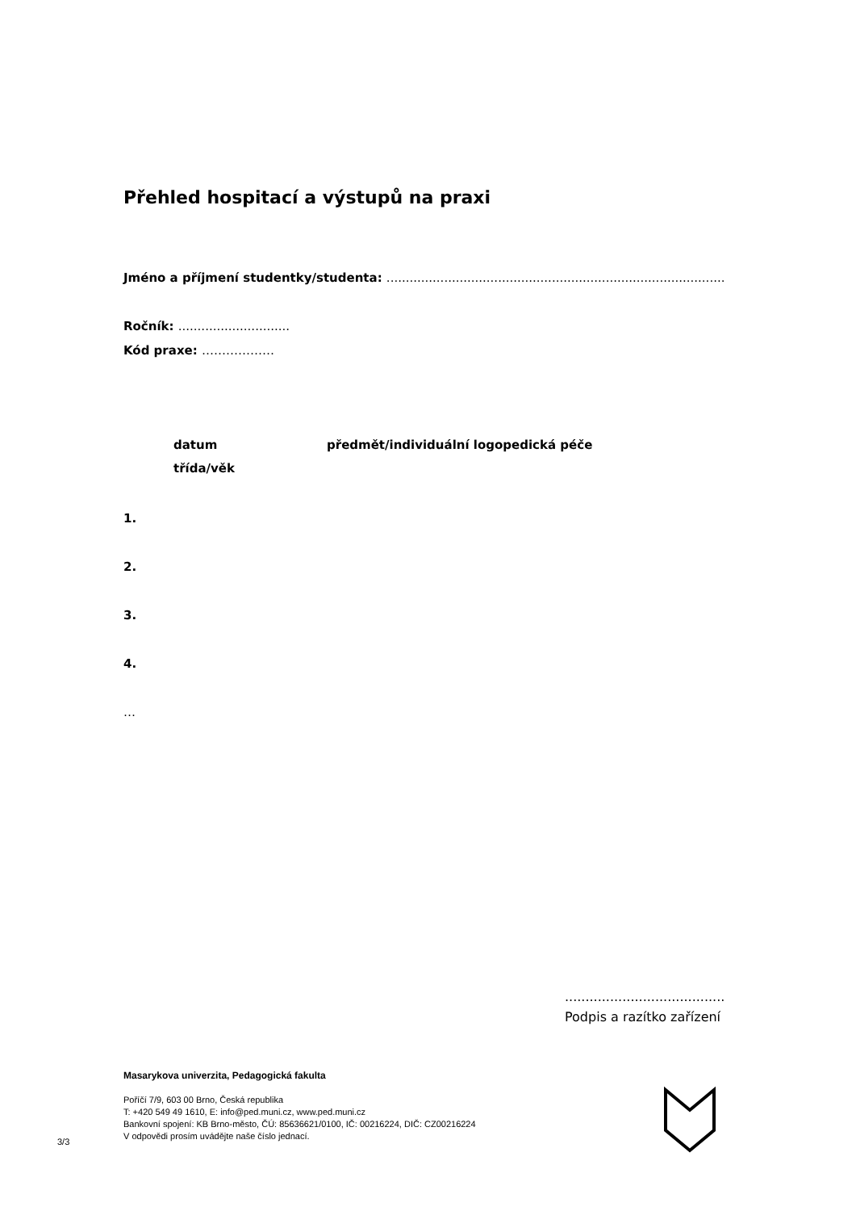Přehled hospitací a výstupů na praxi
Jméno a příjmení studentky/studenta: ........................................................................................
Ročník: .............................
Kód praxe: ………………
datum předmět/individuální logopedická péče
třída/věk
1.
2.
3.
4.
…
.......................................
Podpis a razítko zařízení
Masarykova univerzita, Pedagogická fakulta
Poříčí 7/9, 603 00 Brno, Česká republika
T: +420 549 49 1610, E: info@ped.muni.cz, www.ped.muni.cz
Bankovní spojení: KB Brno-město, ČÚ: 85636621/0100, IČ: 00216224, DIČ: CZ00216224
V odpovědi prosím uvádějte naše číslo jednací.
3/3